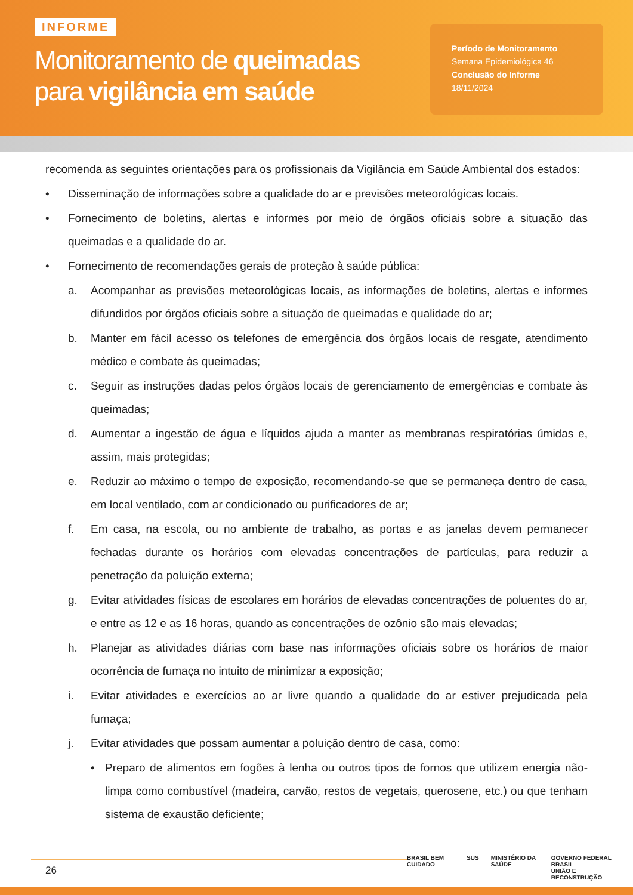INFORME
Monitoramento de queimadas
para vigilância em saúde
Período de Monitoramento
Semana Epidemiológica 46
Conclusão do Informe
18/11/2024
recomenda as seguintes orientações para os profissionais da Vigilância em Saúde Ambiental dos estados:
• Disseminação de informações sobre a qualidade do ar e previsões meteorológicas locais.
• Fornecimento de boletins, alertas e informes por meio de órgãos oficiais sobre a situação das queimadas e a qualidade do ar.
• Fornecimento de recomendações gerais de proteção à saúde pública:
a. Acompanhar as previsões meteorológicas locais, as informações de boletins, alertas e informes difundidos por órgãos oficiais sobre a situação de queimadas e qualidade do ar;
b. Manter em fácil acesso os telefones de emergência dos órgãos locais de resgate, atendimento médico e combate às queimadas;
c. Seguir as instruções dadas pelos órgãos locais de gerenciamento de emergências e combate às queimadas;
d. Aumentar a ingestão de água e líquidos ajuda a manter as membranas respiratórias úmidas e, assim, mais protegidas;
e. Reduzir ao máximo o tempo de exposição, recomendando-se que se permaneça dentro de casa, em local ventilado, com ar condicionado ou purificadores de ar;
f. Em casa, na escola, ou no ambiente de trabalho, as portas e as janelas devem permanecer fechadas durante os horários com elevadas concentrações de partículas, para reduzir a penetração da poluição externa;
g. Evitar atividades físicas de escolares em horários de elevadas concentrações de poluentes do ar, e entre as 12 e as 16 horas, quando as concentrações de ozônio são mais elevadas;
h. Planejar as atividades diárias com base nas informações oficiais sobre os horários de maior ocorrência de fumaça no intuito de minimizar a exposição;
i. Evitar atividades e exercícios ao ar livre quando a qualidade do ar estiver prejudicada pela fumaça;
j. Evitar atividades que possam aumentar a poluição dentro de casa, como:
• Preparo de alimentos em fogões à lenha ou outros tipos de fornos que utilizem energia não-limpa como combustível (madeira, carvão, restos de vegetais, querosene, etc.) ou que tenham sistema de exaustão deficiente;
26
BRASIL BEM CUIDADO SUS MINISTÉRIO DA SAÚDE GOVERNO FEDERAL BRASIL
UNIÃO E RECONSTRUÇÃO